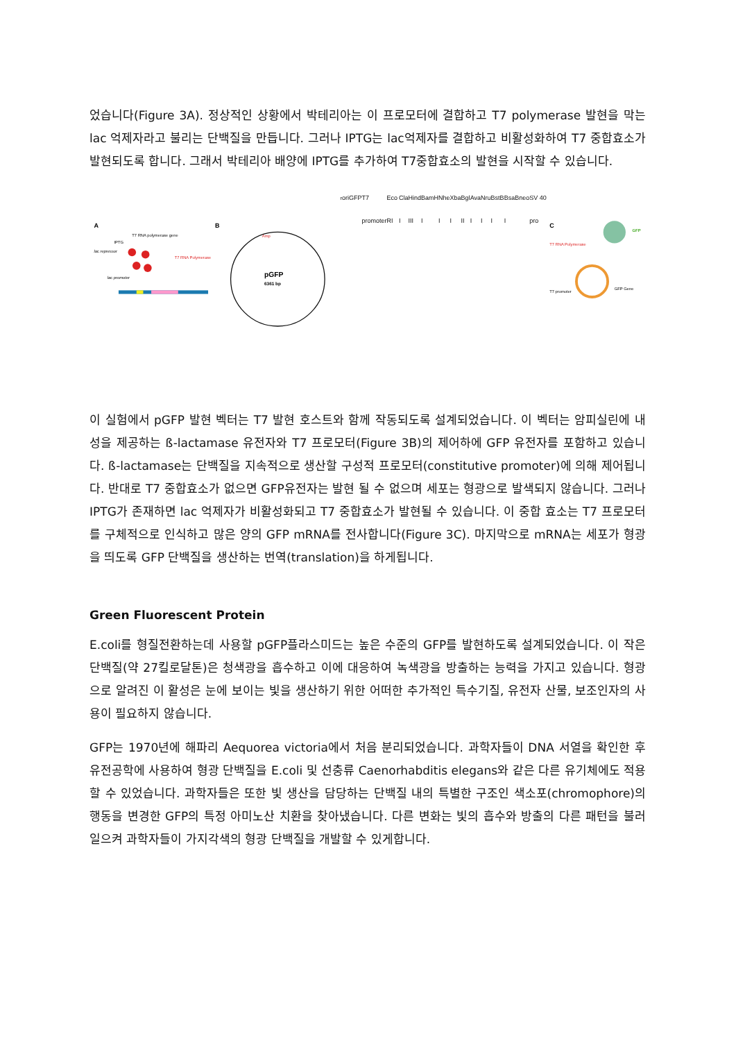었습니다(Figure 3A). 정상적인 상황에서 박테리아는 이 프로모터에 결합하고 T7 polymerase 발현을 막는 lac 억제자라고 불리는 단백질을 만듭니다. 그러나 IPTG는 lac억제자를 결합하고 비활성화하여 T7 중합효소가 발현되도록 합니다. 그래서 박테리아 배양에 IPTG를 추가하여 T7중합효소의 발현을 시작할 수 있습니다.
A
T7 RNA polymerase gene
IPTG
lac repressor
T7 RNA Polymerase
lac promoter
B
pGFP
6361 bp
Ampr
ori
GFP
T7 promoter
Eco RI
Cla I
Hind III
BamH I
Nhe I
Xba I
Bgl II
Ava I
Nru I
BstB I
BsaB I
neo
SV 40 pro
C
GFP
T7 RNA Polymerase
T7 promoter
GFP Gene
이 실험에서 pGFP 발현 벡터는 T7 발현 호스트와 함께 작동되도록 설계되었습니다. 이 벡터는 암피실린에 내성을 제공하는 ß-lactamase 유전자와 T7 프로모터(Figure 3B)의 제어하에 GFP 유전자를 포함하고 있습니다. ß-lactamase는 단백질을 지속적으로 생산할 구성적 프로모터(constitutive promoter)에 의해 제어됩니다. 반대로 T7 중합효소가 없으면 GFP유전자는 발현 될 수 없으며 세포는 형광으로 발색되지 않습니다. 그러나 IPTG가 존재하면 lac 억제자가 비활성화되고 T7 중합효소가 발현될 수 있습니다. 이 중합 효소는 T7 프로모터를 구체적으로 인식하고 많은 양의 GFP mRNA를 전사합니다(Figure 3C). 마지막으로 mRNA는 세포가 형광을 띄도록 GFP 단백질을 생산하는 번역(translation)을 하게됩니다.
Green Fluorescent Protein
E.coli를 형질전환하는데 사용할 pGFP플라스미드는 높은 수준의 GFP를 발현하도록 설계되었습니다. 이 작은 단백질(약 27킬로달톤)은 청색광을 흡수하고 이에 대응하여 녹색광을 방출하는 능력을 가지고 있습니다. 형광으로 알려진 이 활성은 눈에 보이는 빛을 생산하기 위한 어떠한 추가적인 특수기질, 유전자 산물, 보조인자의 사용이 필요하지 않습니다.
GFP는 1970년에 해파리 Aequorea victoria에서 처음 분리되었습니다. 과학자들이 DNA 서열을 확인한 후 유전공학에 사용하여 형광 단백질을 E.coli 및 선충류 Caenorhabditis elegans와 같은 다른 유기체에도 적용할 수 있었습니다. 과학자들은 또한 빛 생산을 담당하는 단백질 내의 특별한 구조인 색소포(chromophore)의 행동을 변경한 GFP의 특정 아미노산 치환을 찾아냈습니다. 다른 변화는 빛의 흡수와 방출의 다른 패턴을 불러일으켜 과학자들이 가지각색의 형광 단백질을 개발할 수 있게합니다.